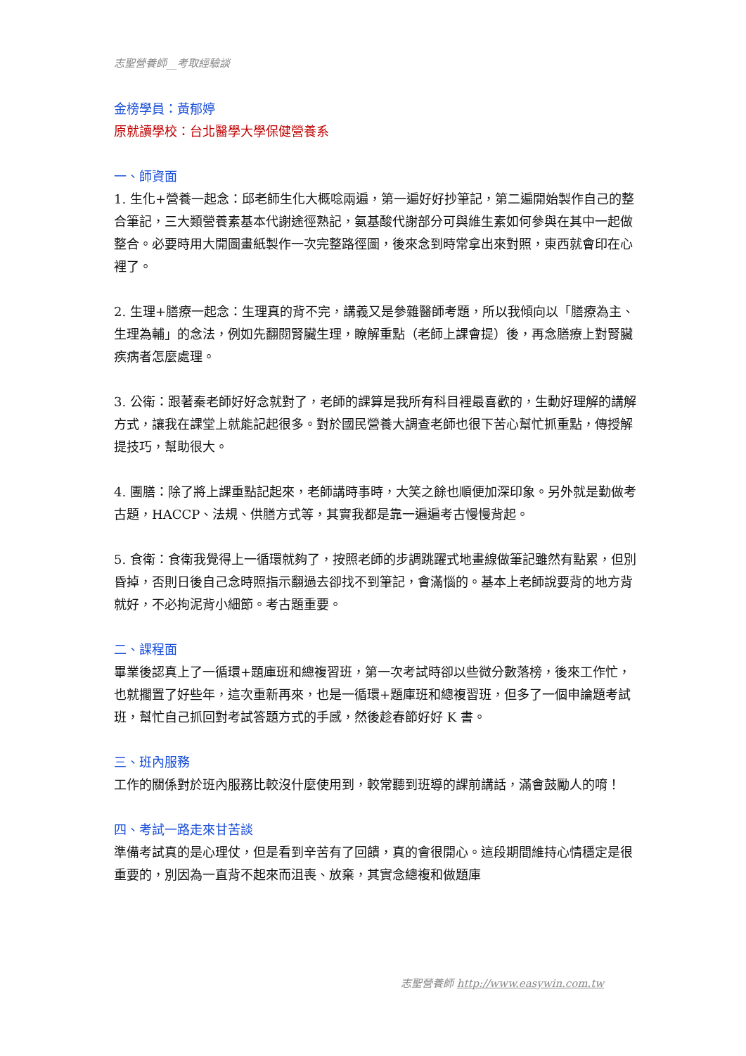志聖營養師__考取經驗談
金榜學員：黃郁婷
原就讀學校：台北醫學大學保健營養系
一、師資面
1. 生化+營養一起念：邱老師生化大概唸兩遍，第一遍好好抄筆記，第二遍開始製作自己的整合筆記，三大類營養素基本代謝途徑熟記，氨基酸代謝部分可與維生素如何參與在其中一起做整合。必要時用大開圖畫紙製作一次完整路徑圖，後來念到時常拿出來對照，東西就會印在心裡了。
2. 生理+膳療一起念：生理真的背不完，講義又是參雜醫師考題，所以我傾向以「膳療為主、生理為輔」的念法，例如先翻閱腎臟生理，瞭解重點（老師上課會提）後，再念膳療上對腎臟疾病者怎麼處理。
3. 公衛：跟著秦老師好好念就對了，老師的課算是我所有科目裡最喜歡的，生動好理解的講解方式，讓我在課堂上就能記起很多。對於國民營養大調查老師也很下苦心幫忙抓重點，傳授解提技巧，幫助很大。
4. 團膳：除了將上課重點記起來，老師講時事時，大笑之餘也順便加深印象。另外就是勤做考古題，HACCP、法規、供膳方式等，其實我都是靠一遍遍考古慢慢背起。
5. 食衛：食衛我覺得上一循環就夠了，按照老師的步調跳躍式地畫線做筆記雖然有點累，但別昏掉，否則日後自己念時照指示翻過去卻找不到筆記，會滿惱的。基本上老師說要背的地方背就好，不必拘泥背小細節。考古題重要。
二、課程面
畢業後認真上了一循環+題庫班和總複習班，第一次考試時卻以些微分數落榜，後來工作忙，也就擱置了好些年，這次重新再來，也是一循環+題庫班和總複習班，但多了一個申論題考試班，幫忙自己抓回對考試答題方式的手感，然後趁春節好好 K 書。
三、班內服務
工作的關係對於班內服務比較沒什麼使用到，較常聽到班導的課前講話，滿會鼓勵人的唷！
四、考試一路走來甘苦談
準備考試真的是心理仗，但是看到辛苦有了回饋，真的會很開心。這段期間維持心情穩定是很重要的，別因為一直背不起來而沮喪、放棄，其實念總複和做題庫
志聖營養師 http://www.easywin.com.tw